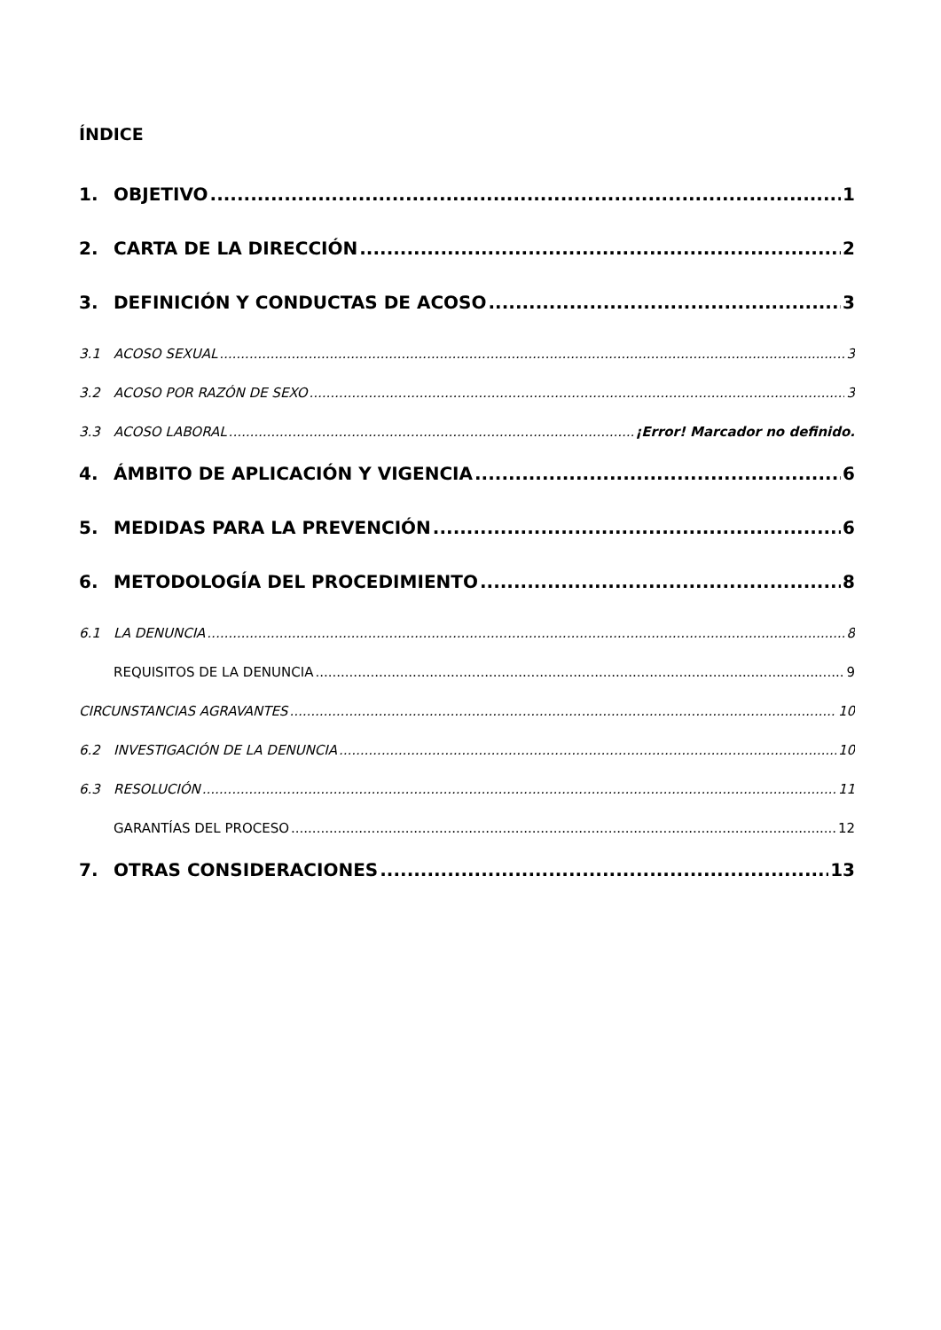ÍNDICE
1. OBJETIVO 1
2. CARTA DE LA DIRECCIÓN 2
3. DEFINICIÓN Y CONDUCTAS DE ACOSO 3
3.1 ACOSO SEXUAL 3
3.2 ACOSO POR RAZÓN DE SEXO 3
3.3 ACOSO LABORAL ¡Error! Marcador no definido.
4. ÁMBITO DE APLICACIÓN Y VIGENCIA 6
5. MEDIDAS PARA LA PREVENCIÓN 6
6. METODOLOGÍA DEL PROCEDIMIENTO 8
6.1 LA DENUNCIA 8
REQUISITOS DE LA DENUNCIA 9
CIRCUNSTANCIAS AGRAVANTES 10
6.2 INVESTIGACIÓN DE LA DENUNCIA 10
6.3 RESOLUCIÓN 11
GARANTÍAS DEL PROCESO 12
7. OTRAS CONSIDERACIONES 13